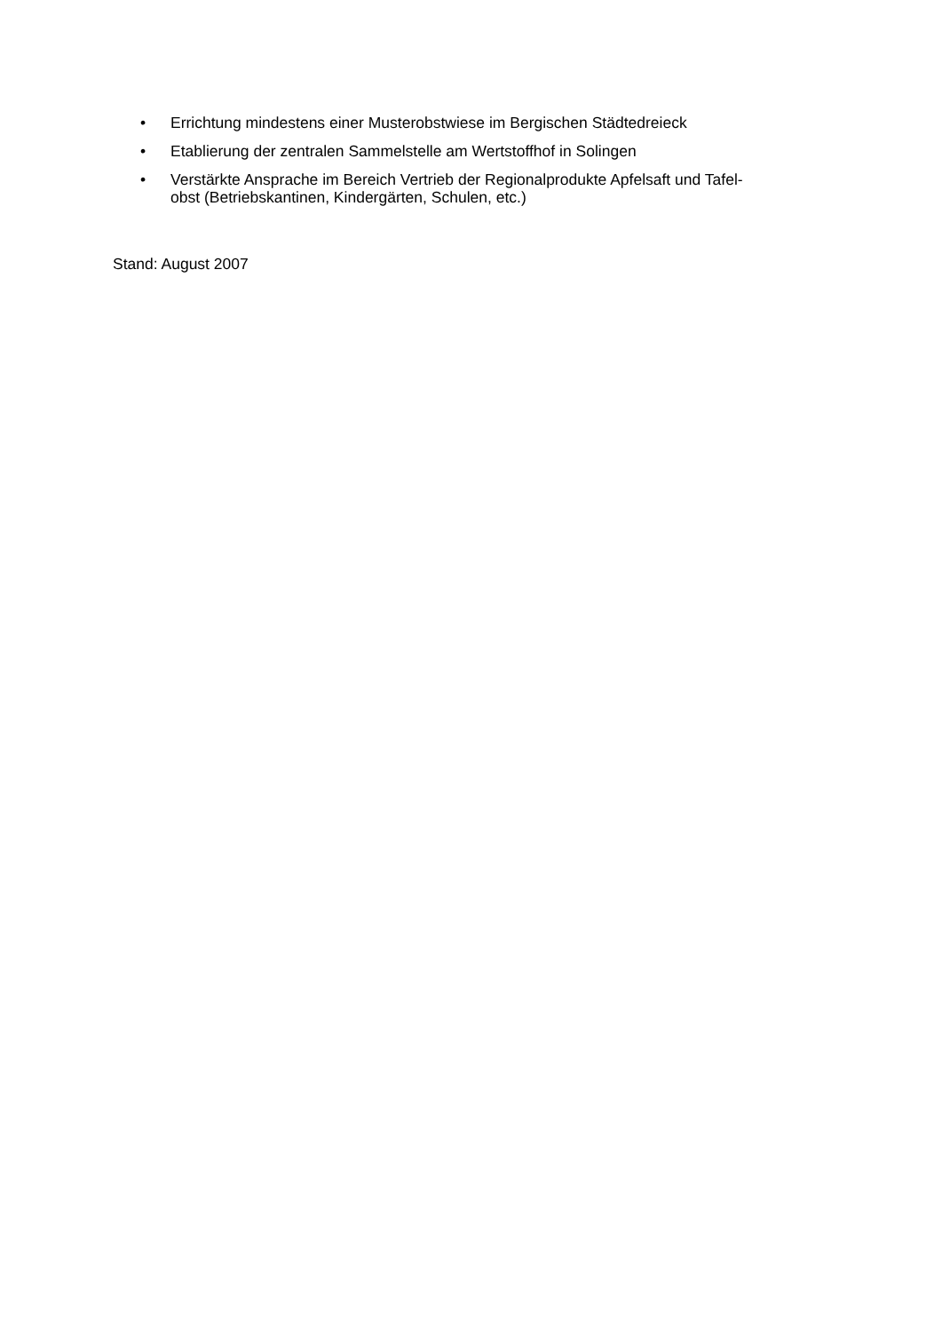• Errichtung mindestens einer Musterobstwiese im Bergischen Städtedreieck
• Etablierung der zentralen Sammelstelle am Wertstoffhof in Solingen
• Verstärkte Ansprache im Bereich Vertrieb der Regionalprodukte Apfelsaft und Tafel-
obst (Betriebskantinen, Kindergärten, Schulen, etc.)
Stand: August 2007